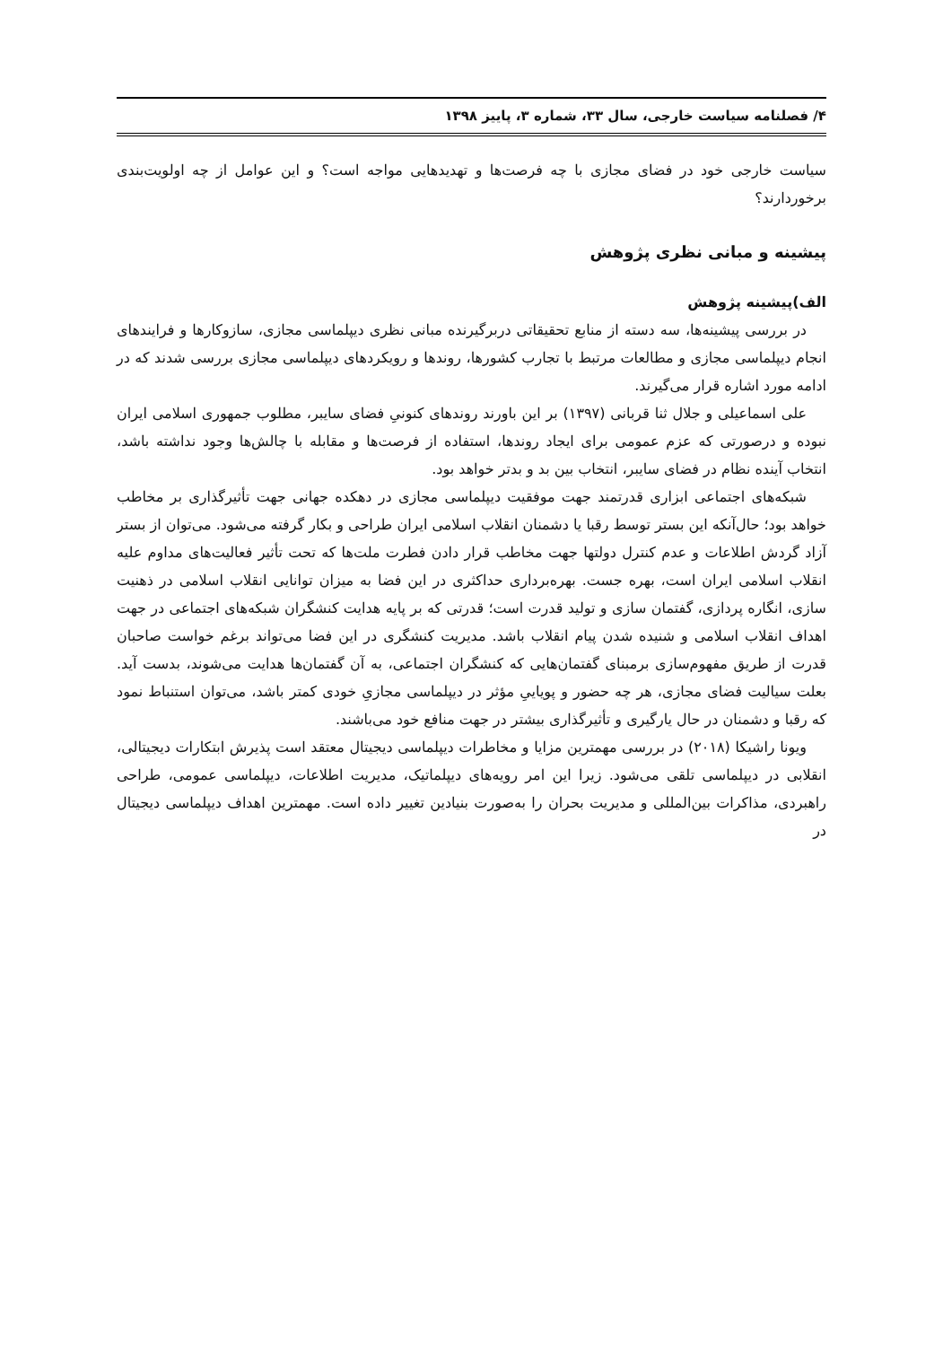۴/ فصلنامه سیاست خارجی، سال ۳۳، شماره ۳، پاییز ۱۳۹۸
سیاست خارجی خود در فضای مجازی با چه فرصت‌ها و تهدیدهایی مواجه است؟ و این عوامل از چه اولویت‌بندی برخوردارند؟
پیشینه و مبانی نظری پژوهش
الف)پیشینه پژوهش
در بررسی پیشینه‌ها، سه دسته از منابع تحقیقاتی دربرگیرنده مبانی نظری دیپلماسی مجازی، سازوکارها و فرایندهای انجام دیپلماسی مجازی و مطالعات مرتبط با تجارب کشورها، روندها و رویکردهای دیپلماسی مجازی بررسی شدند که در ادامه مورد اشاره قرار می‌گیرند.
علی اسماعیلی و جلال ثنا قربانی (۱۳۹۷) بر این باورند روندهای کنونیِ فضای سایبر، مطلوب جمهوری اسلامی ایران نبوده و درصورتی که عزم عمومی برای ایجاد روندها، استفاده از فرصت‌ها و مقابله با چالش‌ها وجود نداشته باشد، انتخاب آینده نظام در فضای سایبر، انتخاب بین بد و بدتر خواهد بود.
شبکه‌های اجتماعی ابزاری قدرتمند جهت موفقیت دیپلماسی مجازی در دهکده جهانی جهت تأثیرگذاری بر مخاطب خواهد بود؛ حال‌آنکه این بستر توسط رقبا یا دشمنان انقلاب اسلامی ایران طراحی و بکار گرفته می‌شود. می‌توان از بستر آزاد گردش اطلاعات و عدم کنترل دولتها جهت مخاطب قرار دادن فطرت ملت‌ها که تحت تأثیر فعالیت‌های مداوم علیه انقلاب اسلامی ایران است، بهره جست. بهره‌برداری حداکثری در این فضا به میزان توانایی انقلاب اسلامی در ذهنیت سازی، انگاره پردازی، گفتمان سازی و تولید قدرت است؛ قدرتی که بر پایه هدایت کنشگران شبکه‌های اجتماعی در جهت اهداف انقلاب اسلامی و شنیده شدن پیام انقلاب باشد. مدیریت کنشگری در این فضا می‌تواند برغم خواست صاحبان قدرت از طریق مفهوم‌سازی برمبنای گفتمان‌هایی که کنشگران اجتماعی، به آن گفتمان‌ها هدایت می‌شوند، بدست آید. بعلت سیالیت فضای مجازی، هر چه حضور و پوياییِ مؤثر در دیپلماسی مجازیِ خودی کمتر باشد، می‌توان استنباط نمود که رقبا و دشمنان در حال یارگیری و تأثیرگذاری بیشتر در جهت منافع خود می‌باشند.
ویونا راشیکا (۲۰۱۸) در بررسی مهمترین مزایا و مخاطرات دیپلماسی دیجیتال معتقد است پذیرش ابتکارات دیجیتالی، انقلابی در دیپلماسی تلقی می‌شود. زیرا این امر رویه‌های دیپلماتیک، مدیریت اطلاعات، دیپلماسی عمومی، طراحی راهبردی، مذاکرات بین‌المللی و مدیریت بحران را به‌صورت بنیادین تغییر داده است. مهمترین اهداف دیپلماسی دیجیتال در